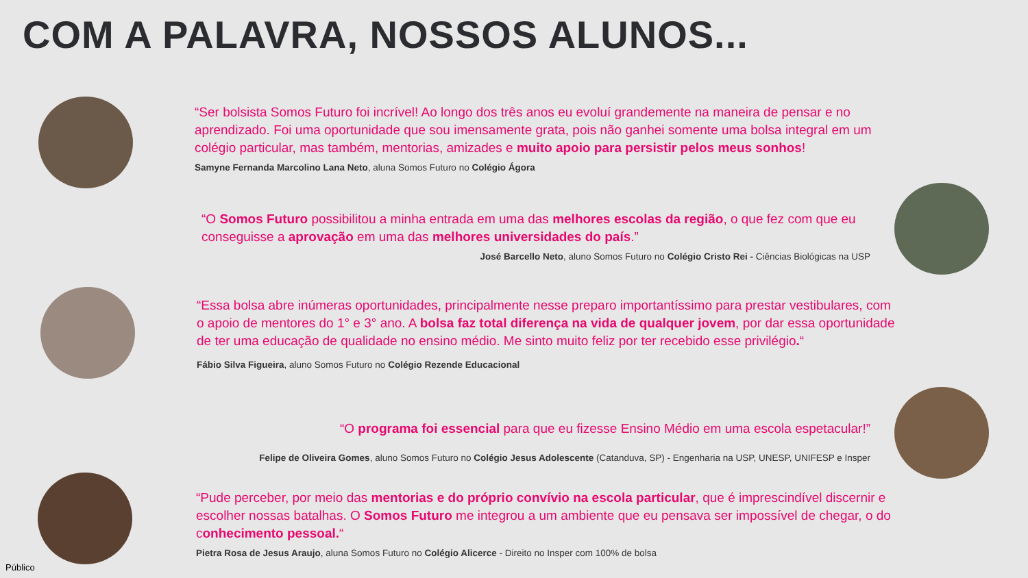COM A PALAVRA, NOSSOS ALUNOS...
“Ser bolsista Somos Futuro foi incrível! Ao longo dos três anos eu evoluí grandemente na maneira de pensar e no aprendizado. Foi uma oportunidade que sou imensamente grata, pois não ganhei somente uma bolsa integral em um colégio particular, mas também, mentorias, amizades e muito apoio para persistir pelos meus sonhos!
Samyne Fernanda Marcolino Lana Neto, aluna Somos Futuro no Colégio Ágora
“O Somos Futuro possibilitou a minha entrada em uma das melhores escolas da região, o que fez com que eu conseguisse a aprovação em uma das melhores universidades do país.”
José Barcello Neto, aluno Somos Futuro no Colégio Cristo Rei - Ciências Biológicas na USP
“Essa bolsa abre inúmeras oportunidades, principalmente nesse preparo importantíssimo para prestar vestibulares, com o apoio de mentores do 1° e 3° ano. A bolsa faz total diferença na vida de qualquer jovem, por dar essa oportunidade de ter uma educação de qualidade no ensino médio. Me sinto muito feliz por ter recebido esse privilégio.“
Fábio Silva Figueira, aluno Somos Futuro no Colégio Rezende Educacional
“O programa foi essencial para que eu fizesse Ensino Médio em uma escola espetacular!”
Felipe de Oliveira Gomes, aluno Somos Futuro no Colégio Jesus Adolescente (Catanduva, SP) - Engenharia na USP, UNESP, UNIFESP e Insper
“Pude perceber, por meio das mentorias e do próprio convívio na escola particular, que é imprescindível discernir e escolher nossas batalhas. O Somos Futuro me integrou a um ambiente que eu pensava ser impossível de chegar, o do conhecimento pessoal.“
Pietra Rosa de Jesus Araujo, aluna Somos Futuro no Colégio Alicerce - Direito no Insper com 100% de bolsa
Público